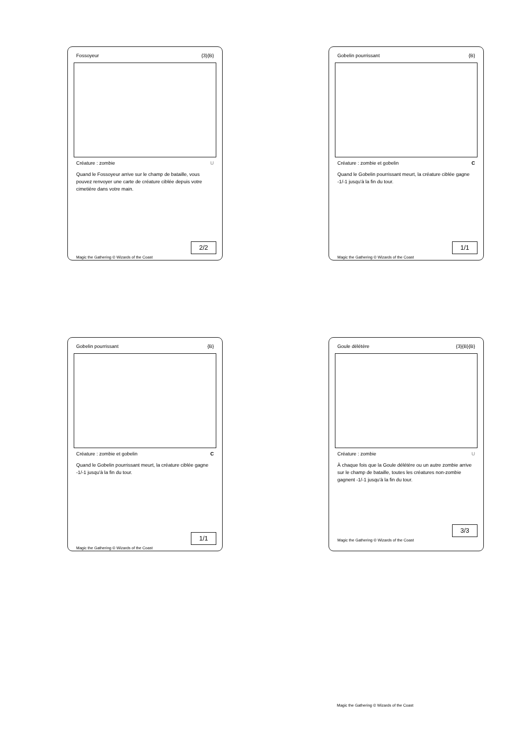Fossoyeur {3}{B}
Créature : zombie U
Quand le Fossoyeur arrive sur le champ de bataille, vous pouvez renvoyer une carte de créature ciblée depuis votre cimetière dans votre main.
2/2
Magic the Gathering © Wizards of the Coast
Gobelin pourrissant {B}
Créature : zombie et gobelin C
Quand le Gobelin pourrissant meurt, la créature ciblée gagne -1/-1 jusqu'à la fin du tour.
1/1
Magic the Gathering © Wizards of the Coast
Gobelin pourrissant {B}
Créature : zombie et gobelin C
Quand le Gobelin pourrissant meurt, la créature ciblée gagne -1/-1 jusqu'à la fin du tour.
1/1
Magic the Gathering © Wizards of the Coast
Goule délétère {3}{B}{B}
Créature : zombie U
À chaque fois que la Goule délétère ou un autre zombie arrive sur le champ de bataille, toutes les créatures non-zombie gagnent -1/-1 jusqu'à la fin du tour.
3/3
Magic the Gathering © Wizards of the Coast
Magic the Gathering © Wizards of the Coast